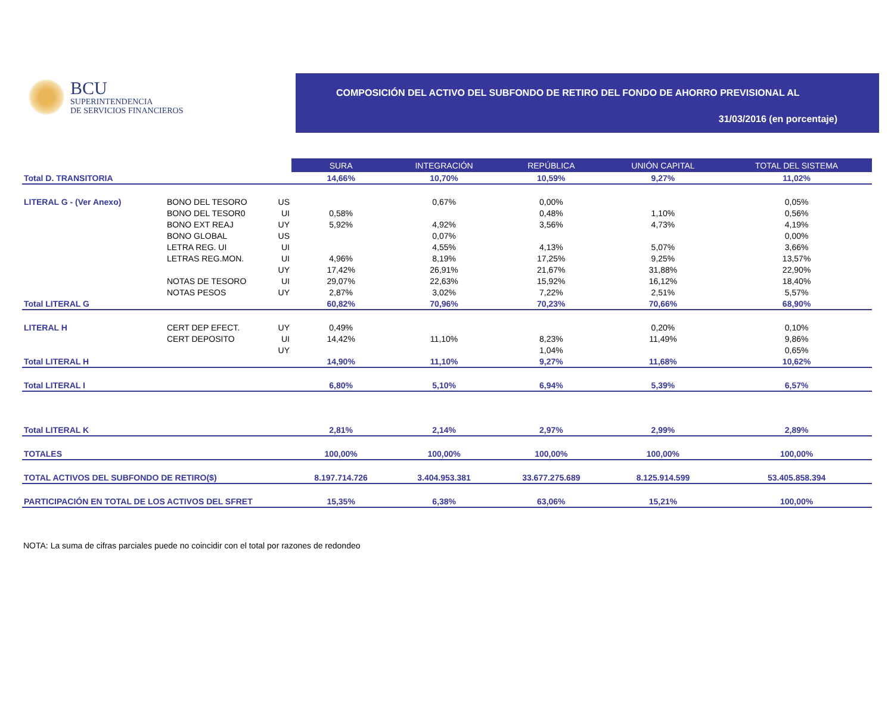BCU
SUPERINTENDENCIA
DE SERVICIOS FINANCIEROS
COMPOSICIÓN DEL ACTIVO DEL SUBFONDO DE RETIRO DEL FONDO DE AHORRO PREVISIONAL AL
31/03/2016 (en porcentaje)
| | | | SURA | INTEGRACIÓN | REPÚBLICA | UNIÓN CAPITAL | TOTAL DEL SISTEMA |
| Total D. TRANSITORIA | | | 14,66% | 10,70% | 10,59% | 9,27% | 11,02% |
| LITERAL G - (Ver Anexo) | BONO DEL TESORO | US | | 0,67% | 0,00% | | 0,05% |
| | BONO DEL TESOR0 | UI | 0,58% | | 0,48% | 1,10% | 0,56% |
| | BONO EXT REAJ | UY | 5,92% | 4,92% | 3,56% | 4,73% | 4,19% |
| | BONO GLOBAL | US | | 0,07% | | | 0,00% |
| | LETRA REG. UI | UI | | 4,55% | 4,13% | 5,07% | 3,66% |
| | LETRAS REG.MON. | UI | 4,96% | 8,19% | 17,25% | 9,25% | 13,57% |
| | | UY | 17,42% | 26,91% | 21,67% | 31,88% | 22,90% |
| | NOTAS DE TESORO | UI | 29,07% | 22,63% | 15,92% | 16,12% | 18,40% |
| | NOTAS PESOS | UY | 2,87% | 3,02% | 7,22% | 2,51% | 5,57% |
| Total LITERAL G | | | 60,82% | 70,96% | 70,23% | 70,66% | 68,90% |
| LITERAL H | CERT DEP EFECT. | UY | 0,49% | | | 0,20% | 0,10% |
| | CERT DEPOSITO | UI | 14,42% | 11,10% | 8,23% | 11,49% | 9,86% |
| | | UY | | | 1,04% | | 0,65% |
| Total LITERAL H | | | 14,90% | 11,10% | 9,27% | 11,68% | 10,62% |
| Total LITERAL I | | | 6,80% | 5,10% | 6,94% | 5,39% | 6,57% |
| Total LITERAL K | | | 2,81% | 2,14% | 2,97% | 2,99% | 2,89% |
| TOTALES | | | 100,00% | 100,00% | 100,00% | 100,00% | 100,00% |
| TOTAL ACTIVOS DEL SUBFONDO DE RETIRO($) | | | 8.197.714.726 | 3.404.953.381 | 33.677.275.689 | 8.125.914.599 | 53.405.858.394 |
| PARTICIPACIÓN EN TOTAL DE LOS ACTIVOS DEL SFRET | | | 15,35% | 6,38% | 63,06% | 15,21% | 100,00% |
NOTA: La suma de cifras parciales puede no coincidir con el total por razones de redondeo